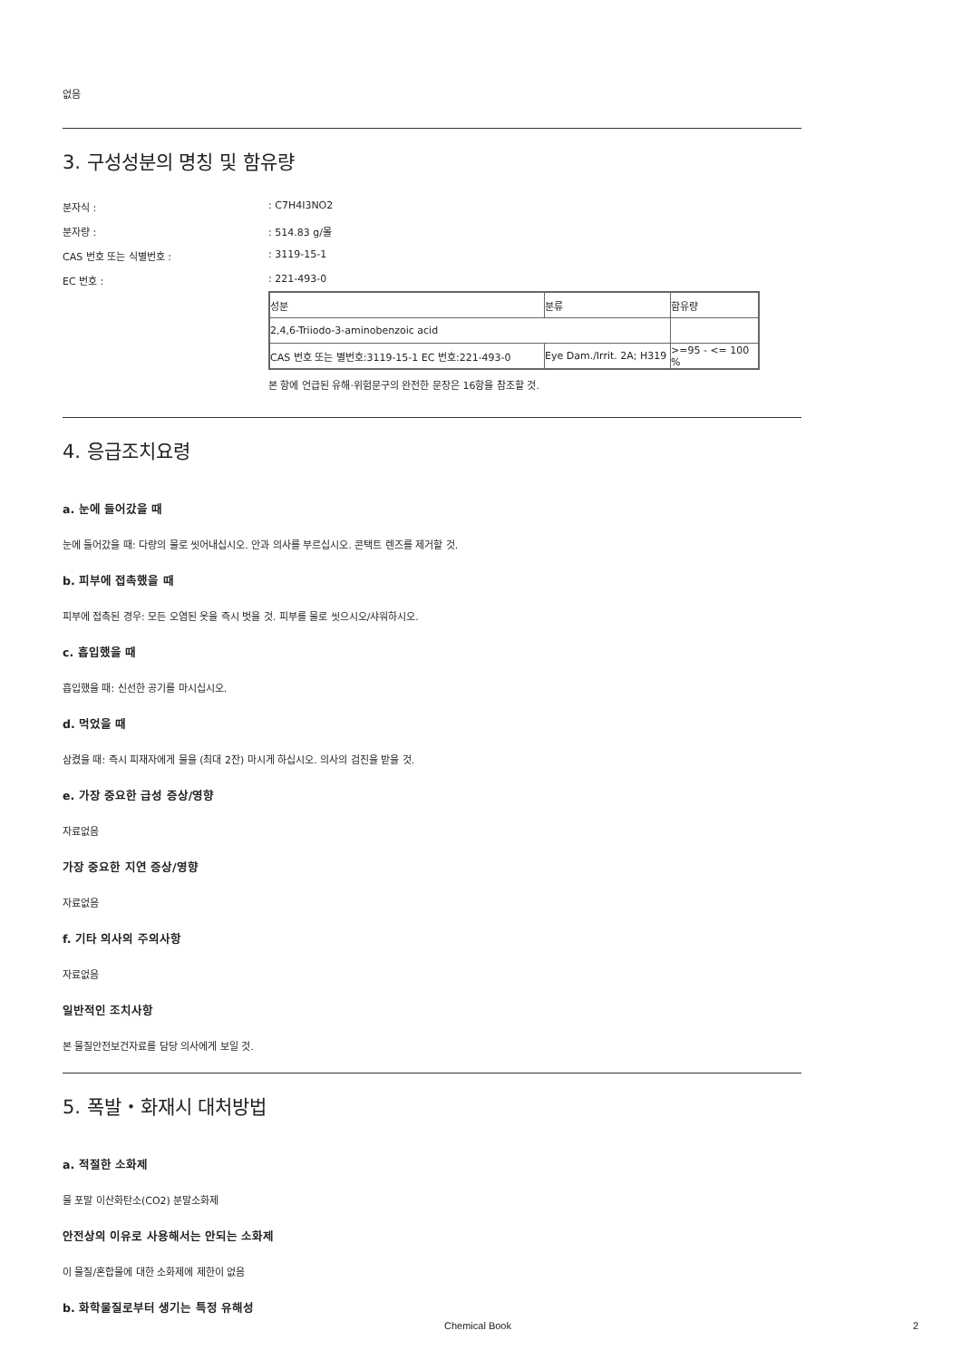없음
3. 구성성분의 명칭 및 함유량
분자식 :: C7H4I3NO2
분자량 :: 514.83 g/몰
CAS 번호 또는 식별번호 :: 3119-15-1
EC 번호 :: 221-493-0
| 성분 | 분류 | 함유량 |
| 2,4,6-Triiodo-3-aminobenzoic acid | | |
| CAS 번호 또는 별번호:3119-15-1 EC 번호:221-493-0 | Eye Dam./Irrit. 2A; H319 | >=95 - <= 100 % |
본 항에 언급된 유해·위험문구의 완전한 문장은 16항을 참조할 것.
4. 응급조치요령
a. 눈에 들어갔을 때
눈에 들어갔을 때: 다량의 물로 씻어내십시오. 안과 의사를 부르십시오. 콘택트 렌즈를 제거할 것.
b. 피부에 접촉했을 때
피부에 접촉된 경우: 모든 오염된 옷을 즉시 벗을 것. 피부를 물로 씻으시오/샤워하시오.
c. 흡입했을 때
흡입했을 때: 신선한 공기를 마시십시오.
d. 먹었을 때
삼켰을 때: 즉시 피재자에게 물을 (최대 2잔) 마시게 하십시오. 의사의 검진을 받을 것.
e. 가장 중요한 급성 증상/영향
자료없음
가장 중요한 지연 증상/영향
자료없음
f. 기타 의사의 주의사항
자료없음
일반적인 조치사항
본 물질안전보건자료를 담당 의사에게 보일 것.
5. 폭발・화재시 대처방법
a. 적절한 소화제
물 포말 이산화탄소(CO2) 분말소화제
안전상의 이유로 사용해서는 안되는 소화제
이 물질/혼합물에 대한 소화제에 제한이 없음
b. 화학물질로부터 생기는 특정 유해성
Chemical Book 2